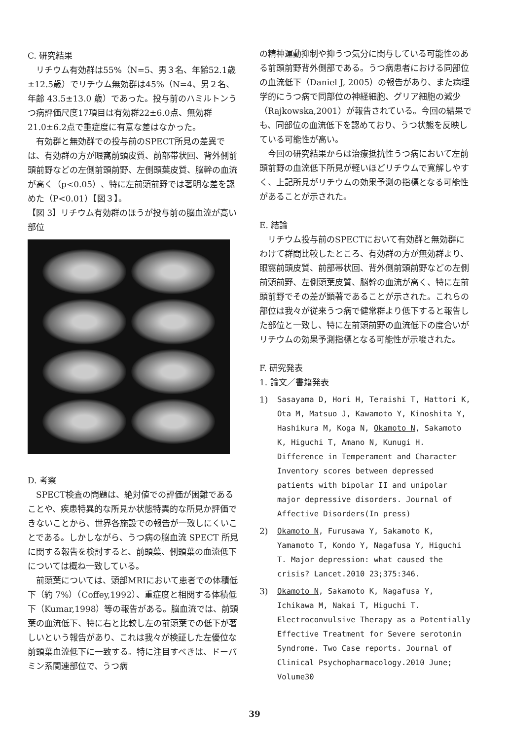C. 研究結果
リチウム有効群は55%（N=5、男３名、年齢52.1歳±12.5歳）でリチウム無効群は45%（N=4、男２名、年齢 43.5±13.0 歳）であった。投与前のハミルトンうつ病評価尺度17項目は有効群22±6.0点、無効群21.0±6.2点で重症度に有意な差はなかった。
有効群と無効群での投与前のSPECT所見の差異では、有効群の方が眼窩前頭皮質、前部帯状回、背外側前頭前野などの左側前頭前野、左側頭葉皮質、脳幹の血流が高く（p<0.05）、特に左前頭前野では著明な差を認めた（P<0.01）【図３】。
【図 3】リチウム有効群のほうが投与前の脳血流が高い部位
D. 考察
SPECT検査の問題は、絶対値での評価が困難であることや、疾患特異的な所見か状態特異的な所見か評価できないことから、世界各施設での報告が一致しにくいことである。しかしながら、うつ病の脳血流 SPECT 所見に関する報告を検討すると、前頭葉、側頭葉の血流低下については概ね一致している。
前頭葉については、頭部MRIにおいて患者での体積低下（約 7%）（Coffey,1992）、重症度と相関する体積低下（Kumar,1998）等の報告がある。脳血流では、前頭葉の血流低下、特に右と比較し左の前頭葉での低下が著しいという報告があり、これは我々が検証した左優位な前頭葉血流低下に一致する。特に注目すべきは、ドーパミン系関連部位で、うつ病
の精神運動抑制や抑うつ気分に関与している可能性のある前頭前野背外側部である。うつ病患者における同部位の血流低下（Daniel J, 2005）の報告があり、また病理学的にうつ病で同部位の神経細胞、グリア細胞の減少（Rajkowska,2001）が報告されている。今回の結果でも、同部位の血流低下を認めており、うつ状態を反映している可能性が高い。
今回の研究結果からは治療抵抗性うつ病において左前頭前野の血流低下所見が軽いほどリチウムで寛解しやすく、上記所見がリチウムの効果予測の指標となる可能性があることが示された。
E. 結論
リチウム投与前のSPECTにおいて有効群と無効群にわけて群間比較したところ、有効群の方が無効群より、眼窩前頭皮質、前部帯状回、背外側前頭前野などの左側前頭前野、左側頭葉皮質、脳幹の血流が高く、特に左前頭前野でその差が顕著であることが示された。これらの部位は我々が従来うつ病で健常群より低下すると報告した部位と一致し、特に左前頭前野の血流低下の度合いがリチウムの効果予測指標となる可能性が示唆された。
F. 研究発表
1. 論文／書籍発表
1) Sasayama D, Hori H, Teraishi T, Hattori K, Ota M, Matsuo J, Kawamoto Y, Kinoshita Y, Hashikura M, Koga N, Okamoto N, Sakamoto K, Higuchi T, Amano N, Kunugi H. Difference in Temperament and Character Inventory scores between depressed patients with bipolar II and unipolar major depressive disorders. Journal of Affective Disorders(In press)
2) Okamoto N, Furusawa Y, Sakamoto K, Yamamoto T, Kondo Y, Nagafusa Y, Higuchi T. Major depression: what caused the crisis? Lancet.2010 23;375:346.
3) Okamoto N, Sakamoto K, Nagafusa Y, Ichikawa M, Nakai T, Higuchi T. Electroconvulsive Therapy as a Potentially Effective Treatment for Severe serotonin Syndrome. Two Case reports. Journal of Clinical Psychopharmacology.2010 June; Volume30
39